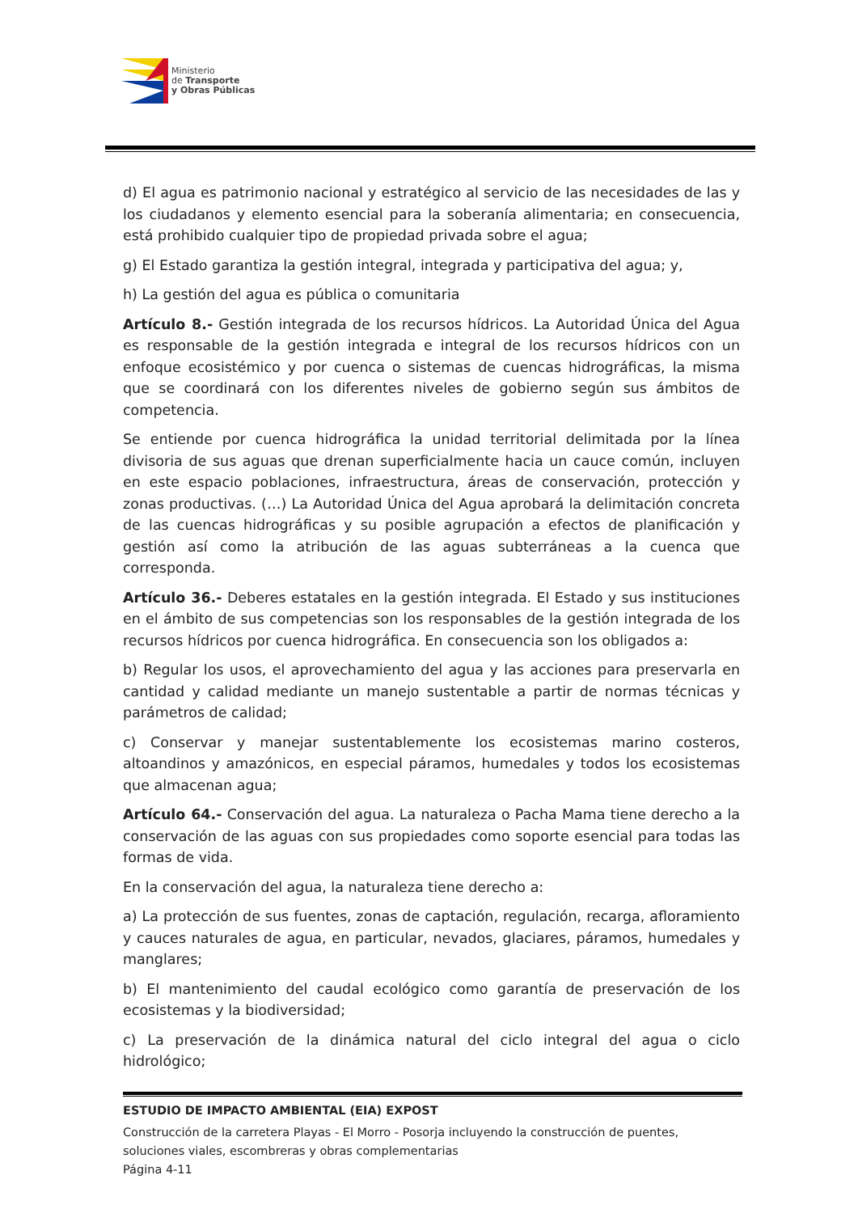Ministerio
de Transporte
y Obras Públicas
d) El agua es patrimonio nacional y estratégico al servicio de las necesidades de las y los ciudadanos y elemento esencial para la soberanía alimentaria; en consecuencia, está prohibido cualquier tipo de propiedad privada sobre el agua;
g) El Estado garantiza la gestión integral, integrada y participativa del agua; y,
h) La gestión del agua es pública o comunitaria
Artículo 8.- Gestión integrada de los recursos hídricos. La Autoridad Única del Agua es responsable de la gestión integrada e integral de los recursos hídricos con un enfoque ecosistémico y por cuenca o sistemas de cuencas hidrográficas, la misma que se coordinará con los diferentes niveles de gobierno según sus ámbitos de competencia.
Se entiende por cuenca hidrográfica la unidad territorial delimitada por la línea divisoria de sus aguas que drenan superficialmente hacia un cauce común, incluyen en este espacio poblaciones, infraestructura, áreas de conservación, protección y zonas productivas. (…) La Autoridad Única del Agua aprobará la delimitación concreta de las cuencas hidrográficas y su posible agrupación a efectos de planificación y gestión así como la atribución de las aguas subterráneas a la cuenca que corresponda.
Artículo 36.- Deberes estatales en la gestión integrada. El Estado y sus instituciones en el ámbito de sus competencias son los responsables de la gestión integrada de los recursos hídricos por cuenca hidrográfica. En consecuencia son los obligados a:
b) Regular los usos, el aprovechamiento del agua y las acciones para preservarla en cantidad y calidad mediante un manejo sustentable a partir de normas técnicas y parámetros de calidad;
c) Conservar y manejar sustentablemente los ecosistemas marino costeros, altoandinos y amazónicos, en especial páramos, humedales y todos los ecosistemas que almacenan agua;
Artículo 64.- Conservación del agua. La naturaleza o Pacha Mama tiene derecho a la conservación de las aguas con sus propiedades como soporte esencial para todas las formas de vida.
En la conservación del agua, la naturaleza tiene derecho a:
a) La protección de sus fuentes, zonas de captación, regulación, recarga, afloramiento y cauces naturales de agua, en particular, nevados, glaciares, páramos, humedales y manglares;
b) El mantenimiento del caudal ecológico como garantía de preservación de los ecosistemas y la biodiversidad;
c) La preservación de la dinámica natural del ciclo integral del agua o ciclo hidrológico;
ESTUDIO DE IMPACTO AMBIENTAL (EIA) EXPOST
Construcción de la carretera Playas - El Morro - Posorja incluyendo la construcción de puentes, soluciones viales, escombreras y obras complementarias
Página 4-11